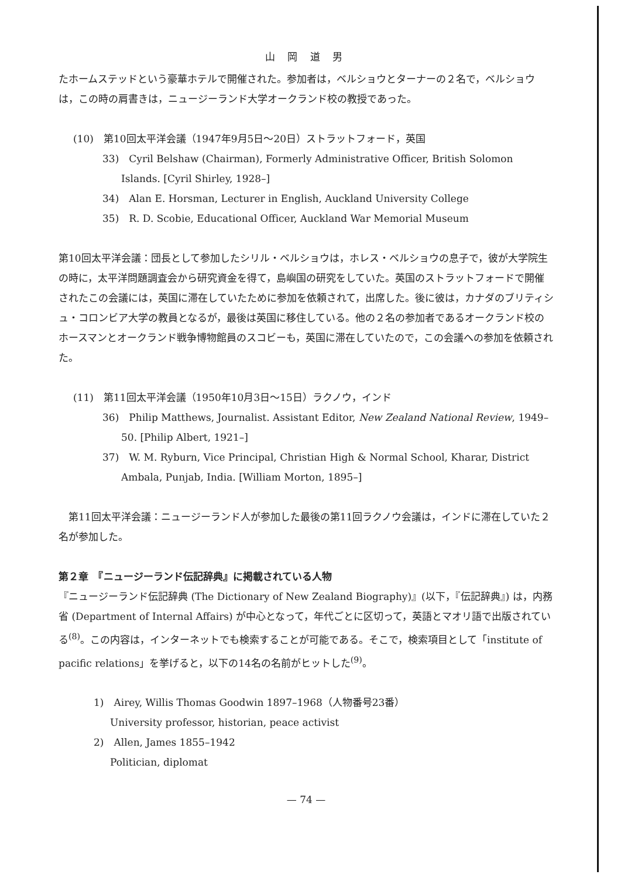山 岡 道 男
たホームステッドという豪華ホテルで開催された。参加者は，ベルショウとターナーの２名で，ベルショウは，この時の肩書きは，ニュージーランド大学オークランド校の教授であった。
(10)　第10回太平洋会議（1947年9月5日〜20日）ストラットフォード，英国
33)　Cyril Belshaw (Chairman), Formerly Administrative Officer, British Solomon Islands. [Cyril Shirley, 1928–]
34)　Alan E. Horsman, Lecturer in English, Auckland University College
35)　R. D. Scobie, Educational Officer, Auckland War Memorial Museum
第10回太平洋会議：団長として参加したシリル・ベルショウは，ホレス・ベルショウの息子で，彼が大学院生の時に，太平洋問題調査会から研究資金を得て，島嶼国の研究をしていた。英国のストラットフォードで開催されたこの会議には，英国に滞在していたために参加を依頼されて，出席した。後に彼は，カナダのブリティシュ・コロンビア大学の教員となるが，最後は英国に移住している。他の２名の参加者であるオークランド校のホースマンとオークランド戦争博物館員のスコビーも，英国に滞在していたので，この会議への参加を依頼された。
(11)　第11回太平洋会議（1950年10月3日〜15日）ラクノウ，インド
36)　Philip Matthews, Journalist. Assistant Editor, New Zealand National Review, 1949–50. [Philip Albert, 1921–]
37)　W. M. Ryburn, Vice Principal, Christian High & Normal School, Kharar, District Ambala, Punjab, India. [William Morton, 1895–]
　第11回太平洋会議：ニュージーランド人が参加した最後の第11回ラクノウ会議は，インドに滞在していた２名が参加した。
第２章　『ニュージーランド伝記辞典』に掲載されている人物
『ニュージーランド伝記辞典 (The Dictionary of New Zealand Biography)』(以下，『伝記辞典』) は，内務省 (Department of Internal Affairs) が中心となって，年代ごとに区切って，英語とマオリ語で出版されている<sup>(8)</sup>。この内容は，インターネットでも検索することが可能である。そこで，検索項目として「institute of pacific relations」を挙げると，以下の14名の名前がヒットした<sup>(9)</sup>。
1)　Airey, Willis Thomas Goodwin 1897–1968（人物番号23番）
University professor, historian, peace activist
2)　Allen, James 1855–1942
Politician, diplomat
— 74 —